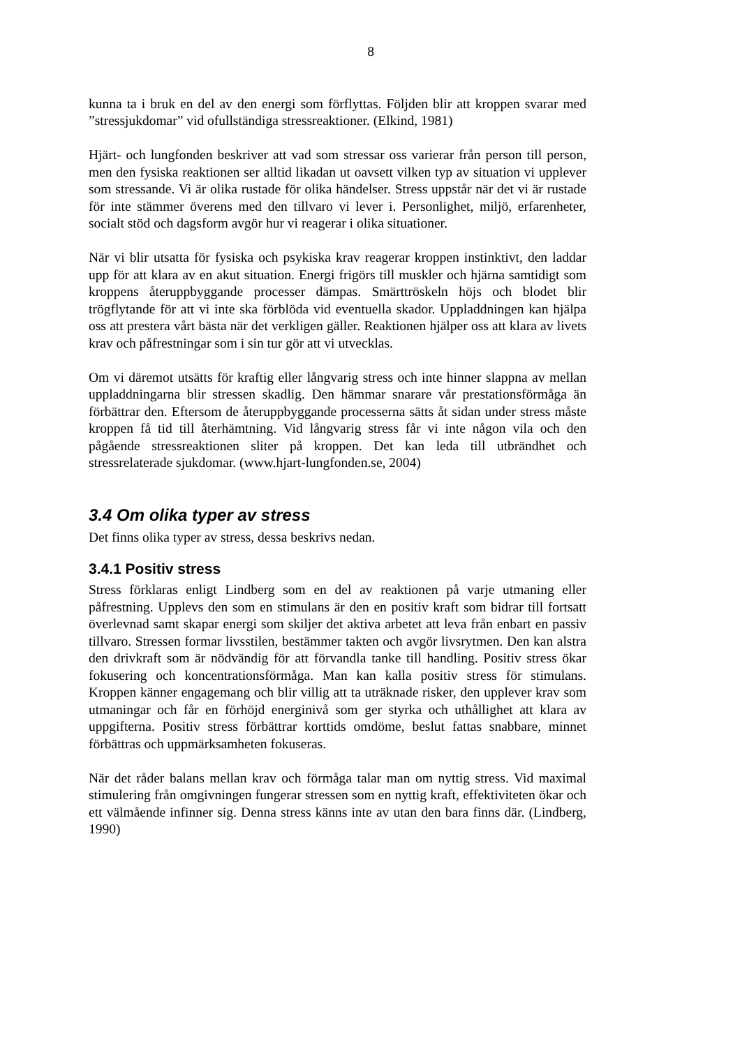8
kunna ta i bruk en del av den energi som förflyttas. Följden blir att kroppen svarar med ”stressjukdomar” vid ofullständiga stressreaktioner. (Elkind, 1981)
Hjärt- och lungfonden beskriver att vad som stressar oss varierar från person till person, men den fysiska reaktionen ser alltid likadan ut oavsett vilken typ av situation vi upplever som stressande. Vi är olika rustade för olika händelser. Stress uppstår när det vi är rustade för inte stämmer överens med den tillvaro vi lever i. Personlighet, miljö, erfarenheter, socialt stöd och dagsform avgör hur vi reagerar i olika situationer.
När vi blir utsatta för fysiska och psykiska krav reagerar kroppen instinktivt, den laddar upp för att klara av en akut situation. Energi frigörs till muskler och hjärna samtidigt som kroppens återuppbyggande processer dämpas. Smärttröskeln höjs och blodet blir trögflytande för att vi inte ska förblöda vid eventuella skador. Uppladdningen kan hjälpa oss att prestera vårt bästa när det verkligen gäller. Reaktionen hjälper oss att klara av livets krav och påfrestningar som i sin tur gör att vi utvecklas.
Om vi däremot utsätts för kraftig eller långvarig stress och inte hinner slappna av mellan uppladdningarna blir stressen skadlig. Den hämmar snarare vår prestationsförmåga än förbättrar den. Eftersom de återuppbyggande processerna sätts åt sidan under stress måste kroppen få tid till återhämtning. Vid långvarig stress får vi inte någon vila och den pågående stressreaktionen sliter på kroppen. Det kan leda till utbrändhet och stressrelaterade sjukdomar. (www.hjart-lungfonden.se, 2004)
3.4 Om olika typer av stress
Det finns olika typer av stress, dessa beskrivs nedan.
3.4.1 Positiv stress
Stress förklaras enligt Lindberg som en del av reaktionen på varje utmaning eller påfrestning. Upplevs den som en stimulans är den en positiv kraft som bidrar till fortsatt överlevnad samt skapar energi som skiljer det aktiva arbetet att leva från enbart en passiv tillvaro. Stressen formar livsstilen, bestämmer takten och avgör livsrytmen. Den kan alstra den drivkraft som är nödvändig för att förvandla tanke till handling. Positiv stress ökar fokusering och koncentrationsförmåga. Man kan kalla positiv stress för stimulans. Kroppen känner engagemang och blir villig att ta uträknade risker, den upplever krav som utmaningar och får en förhöjd energinivå som ger styrka och uthållighet att klara av uppgifterna. Positiv stress förbättrar korttids omdöme, beslut fattas snabbare, minnet förbättras och uppmärksamheten fokuseras.
När det råder balans mellan krav och förmåga talar man om nyttig stress. Vid maximal stimulering från omgivningen fungerar stressen som en nyttig kraft, effektiviteten ökar och ett välmående infinner sig. Denna stress känns inte av utan den bara finns där. (Lindberg, 1990)